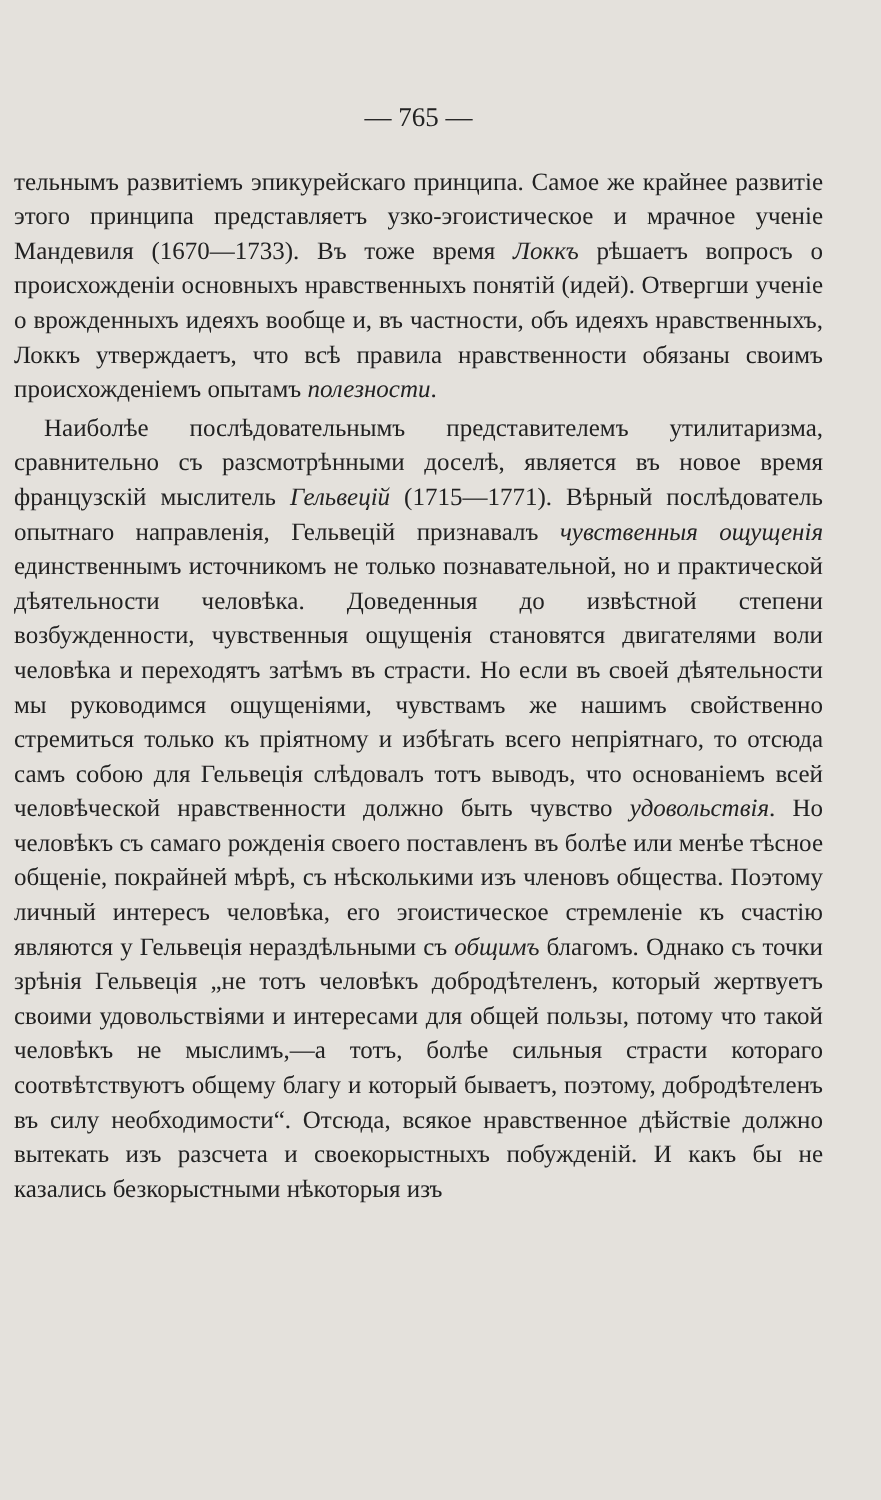— 765 —
тельнымъ развитіемъ эпикурейскаго принципа. Самое же крайнее развитіе этого принципа представляетъ узко-эгоистическое и мрачное ученіе Мандевиля (1670—1733). Въ тоже время Локкъ рѣшаетъ вопросъ о происхожденіи основныхъ нравственныхъ понятій (идей). Отвергши ученіе о врожденныхъ идеяхъ вообще и, въ частности, объ идеяхъ нравственныхъ, Локкъ утверждаетъ, что всѣ правила нравственности обязаны своимъ происхожденіемъ опытамъ полезности.
Наиболѣе послѣдовательнымъ представителемъ утилитаризма, сравнительно съ разсмотрѣнными доселѣ, является въ новое время французскій мыслитель Гельвецій (1715—1771). Вѣрный послѣдователь опытнаго направленія, Гельвецій признавалъ чувственныя ощущенія единственнымъ источникомъ не только познавательной, но и практической дѣятельности человѣка. Доведенныя до извѣстной степени возбужденности, чувственныя ощущенія становятся двигателями воли человѣка и переходятъ затѣмъ въ страсти. Но если въ своей дѣятельности мы руководимся ощущеніями, чувствамъ же нашимъ свойственно стремиться только къ пріятному и избѣгать всего непріятнаго, то отсюда самъ собою для Гельвеція слѣдовалъ тотъ выводъ, что основаніемъ всей человѣческой нравственности должно быть чувство удовольствія. Но человѣкъ съ самаго рожденія своего поставленъ въ болѣе или менѣе тѣсное общеніе, покрайней мѣрѣ, съ нѣсколькими изъ членовъ общества. Поэтому личный интересъ человѣка, его эгоистическое стремленіе къ счастію являются у Гельвеція нераздѣльными съ общимъ благомъ. Однако съ точки зрѣнія Гельвеція „не тотъ человѣкъ добродѣтеленъ, который жертвуетъ своими удовольствіями и интересами для общей пользы, потому что такой человѣкъ не мыслимъ,—а тотъ, болѣе сильныя страсти котораго соотвѣтствуютъ общему благу и который бываетъ, поэтому, добродѣтеленъ въ силу необходимости“. Отсюда, всякое нравственное дѣйствіе должно вытекать изъ разсчета и своекорыстныхъ побужденій. И какъ бы не казались безкорыстными нѣкоторыя изъ